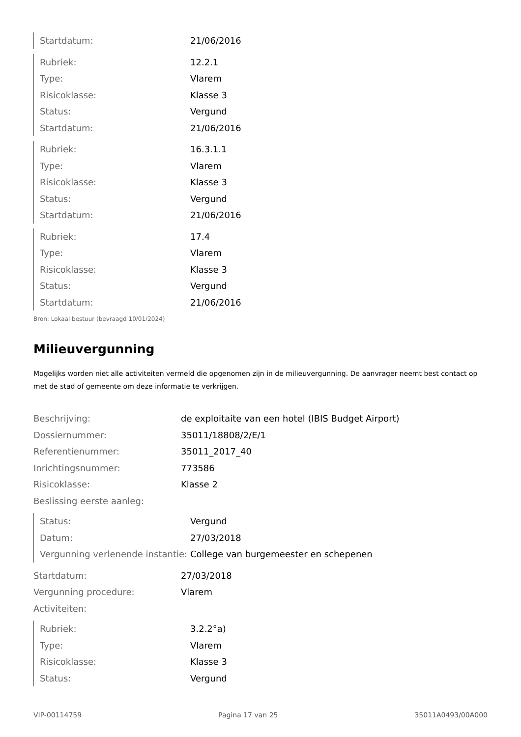| Startdatum: | 21/06/2016 |
| Rubriek: | 12.2.1 |
| Type: | Vlarem |
| Risicoklasse: | Klasse 3 |
| Status: | Vergund |
| Startdatum: | 21/06/2016 |
| Rubriek: | 16.3.1.1 |
| Type: | Vlarem |
| Risicoklasse: | Klasse 3 |
| Status: | Vergund |
| Startdatum: | 21/06/2016 |
| Rubriek: | 17.4 |
| Type: | Vlarem |
| Risicoklasse: | Klasse 3 |
| Status: | Vergund |
| Startdatum: | 21/06/2016 |
Bron: Lokaal bestuur (bevraagd 10/01/2024)
Milieuvergunning
Mogelijks worden niet alle activiteiten vermeld die opgenomen zijn in de milieuvergunning. De aanvrager neemt best contact op met de stad of gemeente om deze informatie te verkrijgen.
| Beschrijving: | de exploitaite van een hotel (IBIS Budget Airport) |
| Dossiernummer: | 35011/18808/2/E/1 |
| Referentienummer: | 35011_2017_40 |
| Inrichtingsnummer: | 773586 |
| Risicoklasse: | Klasse 2 |
| Beslissing eerste aanleg: | |
| Status: | Vergund |
| Datum: | 27/03/2018 |
| Vergunning verlenende instantie: | College van burgemeester en schepenen |
| Startdatum: | 27/03/2018 |
| Vergunning procedure: | Vlarem |
| Activiteiten: | |
| Rubriek: | 3.2.2°a) |
| Type: | Vlarem |
| Risicoklasse: | Klasse 3 |
| Status: | Vergund |
VIP-00114759 Pagina 17 van 25 35011A0493/00A000